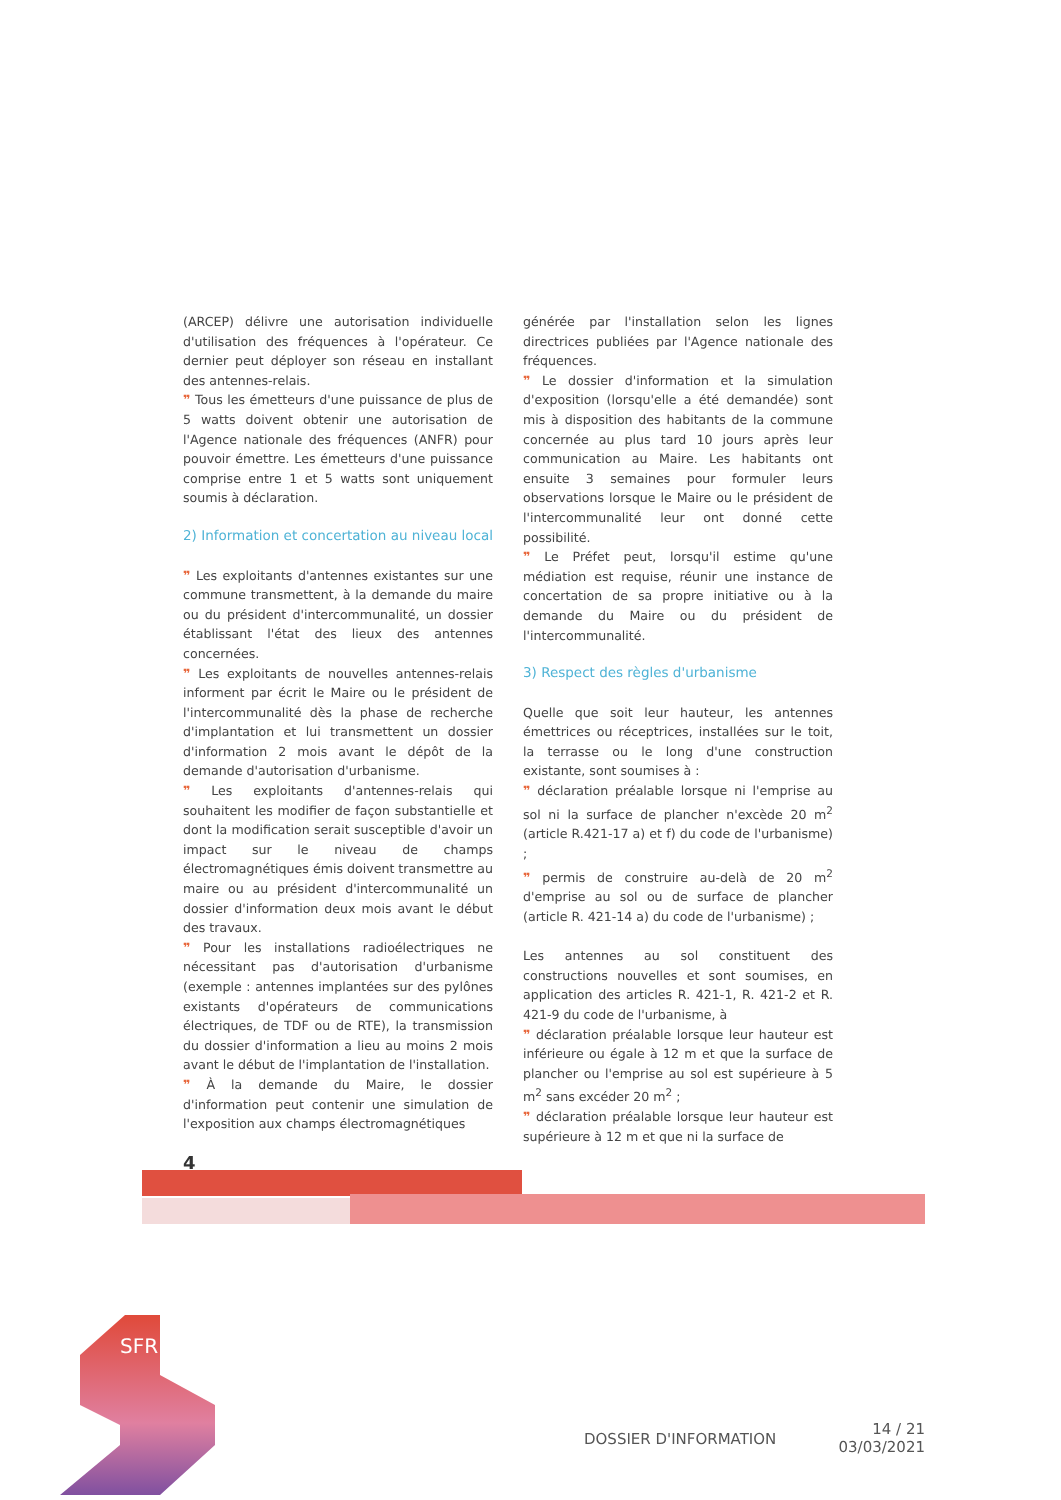(ARCEP) délivre une autorisation individuelle d'utilisation des fréquences à l'opérateur. Ce dernier peut déployer son réseau en installant des antennes-relais.
❞ Tous les émetteurs d'une puissance de plus de 5 watts doivent obtenir une autorisation de l'Agence nationale des fréquences (ANFR) pour pouvoir émettre. Les émetteurs d'une puissance comprise entre 1 et 5 watts sont uniquement soumis à déclaration.
2) Information et concertation au niveau local
❞ Les exploitants d'antennes existantes sur une commune transmettent, à la demande du maire ou du président d'intercommunalité, un dossier établissant l'état des lieux des antennes concernées.
❞ Les exploitants de nouvelles antennes-relais informent par écrit le Maire ou le président de l'intercommunalité dès la phase de recherche d'implantation et lui transmettent un dossier d'information 2 mois avant le dépôt de la demande d'autorisation d'urbanisme.
❞ Les exploitants d'antennes-relais qui souhaitent les modifier de façon substantielle et dont la modification serait susceptible d'avoir un impact sur le niveau de champs électromagnétiques émis doivent transmettre au maire ou au président d'intercommunalité un dossier d'information deux mois avant le début des travaux.
❞ Pour les installations radioélectriques ne nécessitant pas d'autorisation d'urbanisme (exemple : antennes implantées sur des pylônes existants d'opérateurs de communications électriques, de TDF ou de RTE), la transmission du dossier d'information a lieu au moins 2 mois avant le début de l'implantation de l'installation.
❞ À la demande du Maire, le dossier d'information peut contenir une simulation de l'exposition aux champs électromagnétiques
générée par l'installation selon les lignes directrices publiées par l'Agence nationale des fréquences.
❞ Le dossier d'information et la simulation d'exposition (lorsqu'elle a été demandée) sont mis à disposition des habitants de la commune concernée au plus tard 10 jours après leur communication au Maire. Les habitants ont ensuite 3 semaines pour formuler leurs observations lorsque le Maire ou le président de l'intercommunalité leur ont donné cette possibilité.
❞ Le Préfet peut, lorsqu'il estime qu'une médiation est requise, réunir une instance de concertation de sa propre initiative ou à la demande du Maire ou du président de l'intercommunalité.
3) Respect des règles d'urbanisme
Quelle que soit leur hauteur, les antennes émettrices ou réceptrices, installées sur le toit, la terrasse ou le long d'une construction existante, sont soumises à :
❞ déclaration préalable lorsque ni l'emprise au sol ni la surface de plancher n'excède 20 m<sup>2</sup> (article R.421-17 a) et f) du code de l'urbanisme) ;
❞ permis de construire au-delà de 20 m<sup>2</sup> d'emprise au sol ou de surface de plancher (article R. 421-14 a) du code de l'urbanisme) ;
Les antennes au sol constituent des constructions nouvelles et sont soumises, en application des articles R. 421-1, R. 421-2 et R. 421-9 du code de l'urbanisme, à
❞ déclaration préalable lorsque leur hauteur est inférieure ou égale à 12 m et que la surface de plancher ou l'emprise au sol est supérieure à 5 m<sup>2</sup> sans excéder 20 m<sup>2</sup> ;
❞ déclaration préalable lorsque leur hauteur est supérieure à 12 m et que ni la surface de
4
SFR
DOSSIER D'INFORMATION
14 / 21
03/03/2021